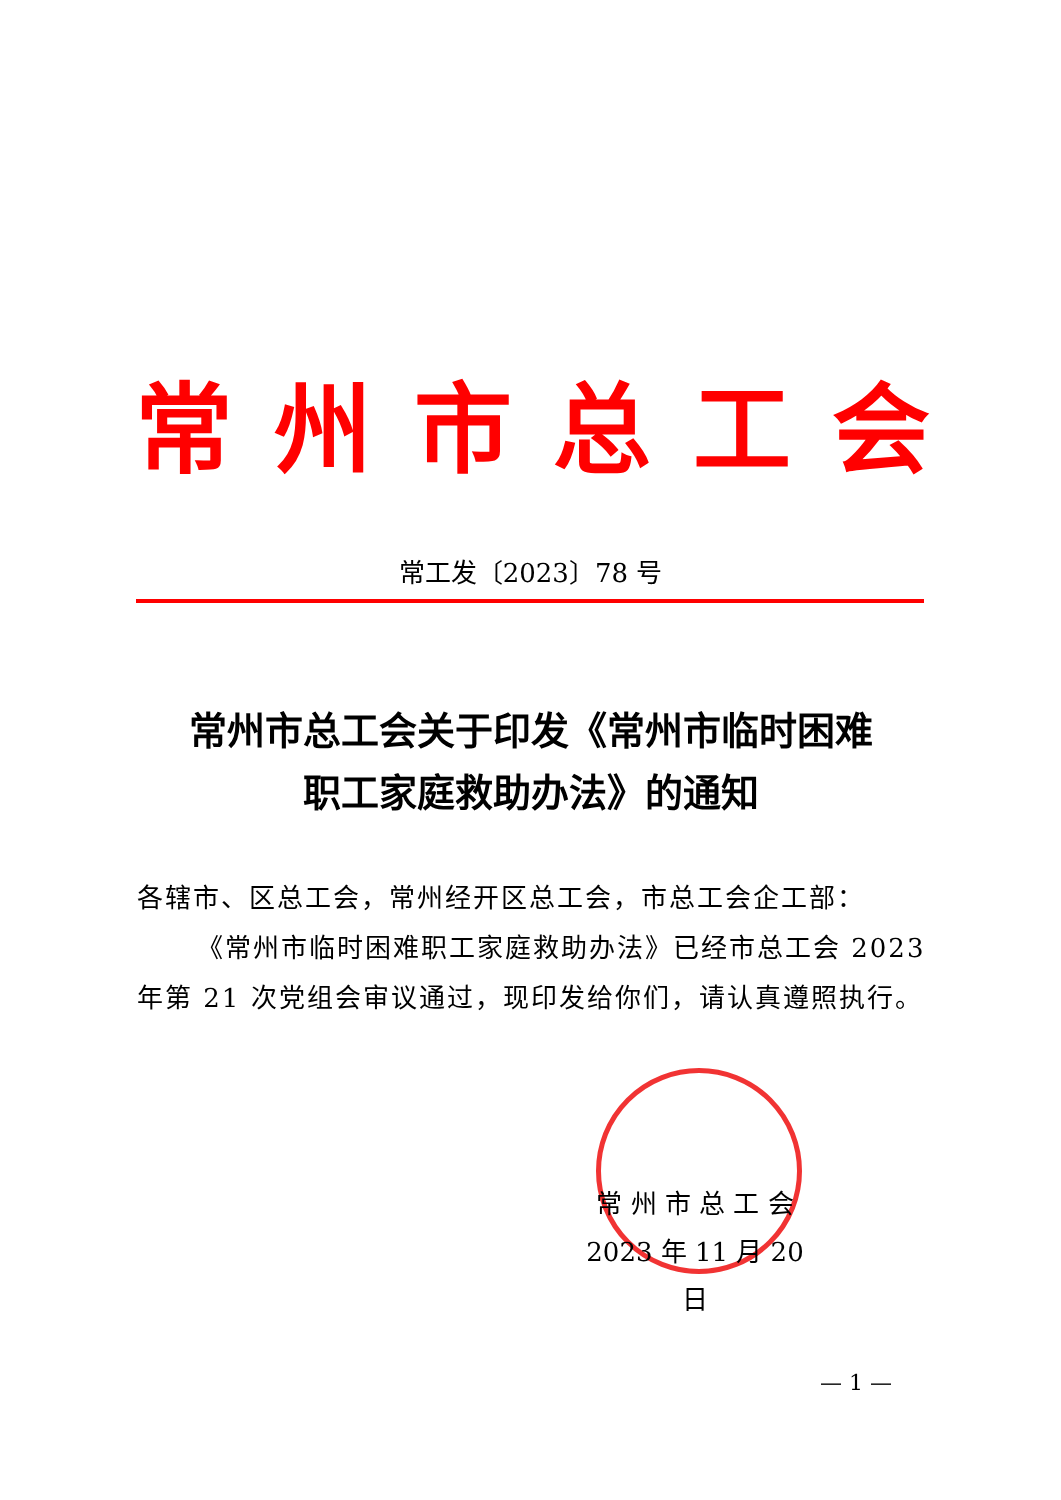常州市总工会
常工发〔2023〕78 号
常州市总工会关于印发《常州市临时困难
职工家庭救助办法》的通知
各辖市、区总工会，常州经开区总工会，市总工会企工部：
《常州市临时困难职工家庭救助办法》已经市总工会 2023 年第 21 次党组会审议通过，现印发给你们，请认真遵照执行。
常 州 市 总 工 会
2023 年 11 月 20 日
— 1 —